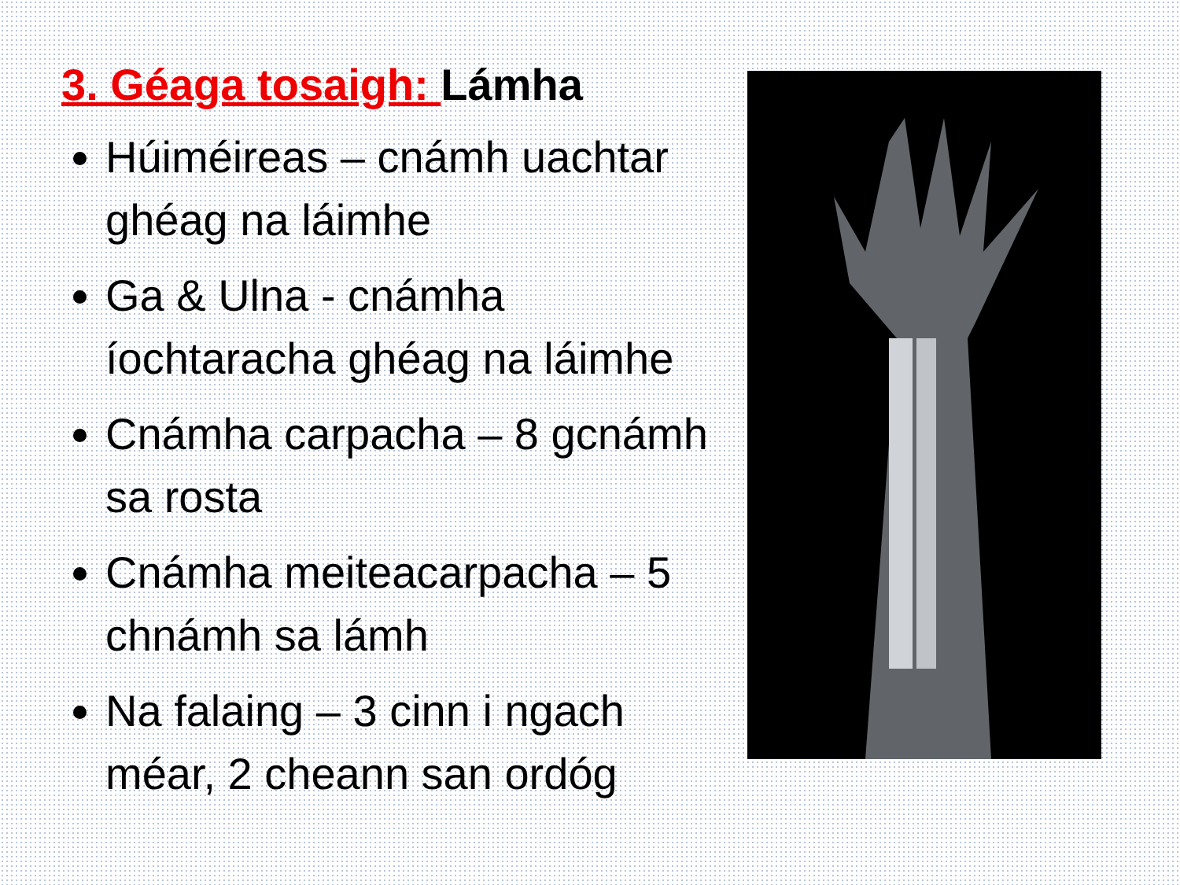3. Géaga tosaigh: Lámha
Húiméireas – cnámh uachtar ghéag na láimhe
Ga & Ulna - cnámha íochtaracha ghéag na láimhe
Cnámha carpacha – 8 gcnámh sa rosta
Cnámha meiteacarpacha – 5 chnámh sa lámh
Na falaing – 3 cinn i ngach méar, 2 cheann san ordóg